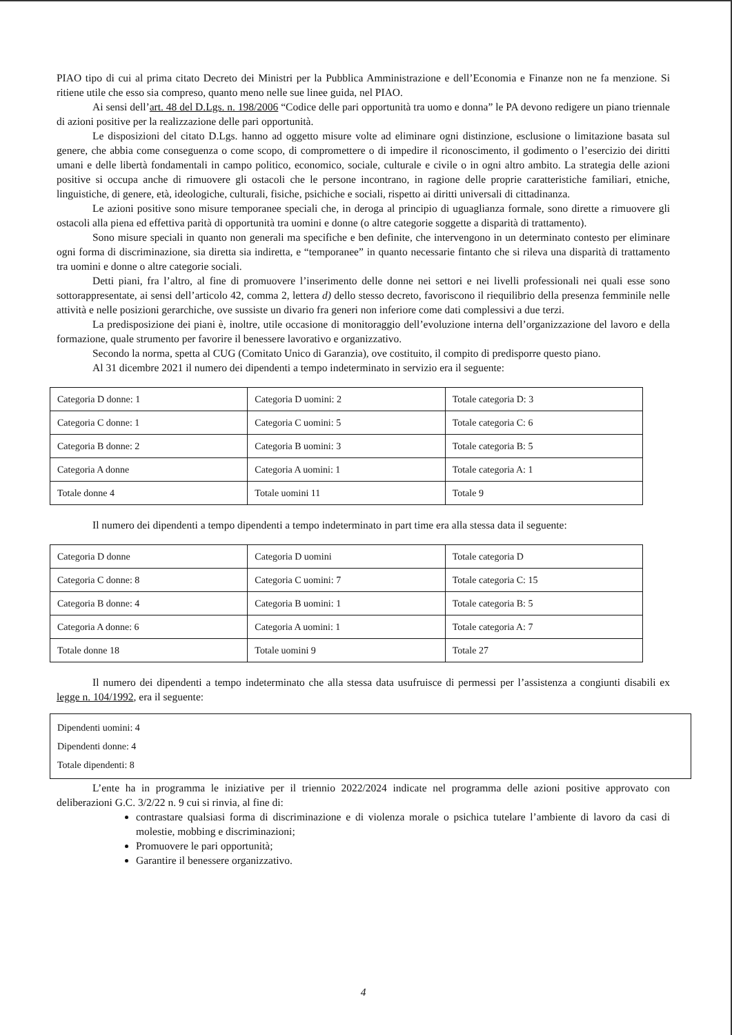PIAO tipo di cui al prima citato Decreto dei Ministri per la Pubblica Amministrazione e dell’Economia e Finanze non ne fa menzione. Si ritiene utile che esso sia compreso, quanto meno nelle sue linee guida, nel PIAO.
Ai sensi dell’art. 48 del D.Lgs. n. 198/2006 “Codice delle pari opportunità tra uomo e donna” le PA devono redigere un piano triennale di azioni positive per la realizzazione delle pari opportunità.
Le disposizioni del citato D.Lgs. hanno ad oggetto misure volte ad eliminare ogni distinzione, esclusione o limitazione basata sul genere, che abbia come conseguenza o come scopo, di compromettere o di impedire il riconoscimento, il godimento o l’esercizio dei diritti umani e delle libertà fondamentali in campo politico, economico, sociale, culturale e civile o in ogni altro ambito. La strategia delle azioni positive si occupa anche di rimuovere gli ostacoli che le persone incontrano, in ragione delle proprie caratteristiche familiari, etniche, linguistiche, di genere, età, ideologiche, culturali, fisiche, psichiche e sociali, rispetto ai diritti universali di cittadinanza.
Le azioni positive sono misure temporanee speciali che, in deroga al principio di uguaglianza formale, sono dirette a rimuovere gli ostacoli alla piena ed effettiva parità di opportunità tra uomini e donne (o altre categorie soggette a disparità di trattamento).
Sono misure speciali in quanto non generali ma specifiche e ben definite, che intervengono in un determinato contesto per eliminare ogni forma di discriminazione, sia diretta sia indiretta, e “temporanee” in quanto necessarie fintanto che si rileva una disparità di trattamento tra uomini e donne o altre categorie sociali.
Detti piani, fra l’altro, al fine di promuovere l’inserimento delle donne nei settori e nei livelli professionali nei quali esse sono sottorappresentate, ai sensi dell’articolo 42, comma 2, lettera d) dello stesso decreto, favoriscono il riequilibrio della presenza femminile nelle attività e nelle posizioni gerarchiche, ove sussiste un divario fra generi non inferiore come dati complessivi a due terzi.
La predisposizione dei piani è, inoltre, utile occasione di monitoraggio dell’evoluzione interna dell’organizzazione del lavoro e della formazione, quale strumento per favorire il benessere lavorativo e organizzativo.
Secondo la norma, spetta al CUG (Comitato Unico di Garanzia), ove costituito, il compito di predisporre questo piano.
Al 31 dicembre 2021 il numero dei dipendenti a tempo indeterminato in servizio era il seguente:
| Categoria D donne: 1 | Categoria D uomini: 2 | Totale categoria D: 3 |
| Categoria C donne: 1 | Categoria C uomini: 5 | Totale categoria C: 6 |
| Categoria B donne: 2 | Categoria B uomini: 3 | Totale categoria B: 5 |
| Categoria A donne | Categoria A uomini: 1 | Totale categoria A: 1 |
| Totale donne 4 | Totale uomini 11 | Totale 9 |
Il numero dei dipendenti a tempo dipendenti a tempo indeterminato in part time era alla stessa data il seguente:
| Categoria D donne | Categoria D uomini | Totale categoria D |
| Categoria C donne: 8 | Categoria C uomini: 7 | Totale categoria C: 15 |
| Categoria B donne: 4 | Categoria B uomini: 1 | Totale categoria B: 5 |
| Categoria A donne: 6 | Categoria A uomini: 1 | Totale categoria A: 7 |
| Totale donne 18 | Totale uomini 9 | Totale 27 |
Il numero dei dipendenti a tempo indeterminato che alla stessa data usufruisce di permessi per l’assistenza a congiunti disabili ex legge n. 104/1992, era il seguente:
Dipendenti uomini: 4
Dipendenti donne: 4
Totale dipendenti: 8
L’ente ha in programma le iniziative per il triennio 2022/2024 indicate nel programma delle azioni positive approvato con deliberazioni G.C. 3/2/22 n. 9 cui si rinvia, al fine di:
contrastare qualsiasi forma di discriminazione e di violenza morale o psichica tutelare l’ambiente di lavoro da casi di molestie, mobbing e discriminazioni;
Promuovere le pari opportunità;
Garantire il benessere organizzativo.
4